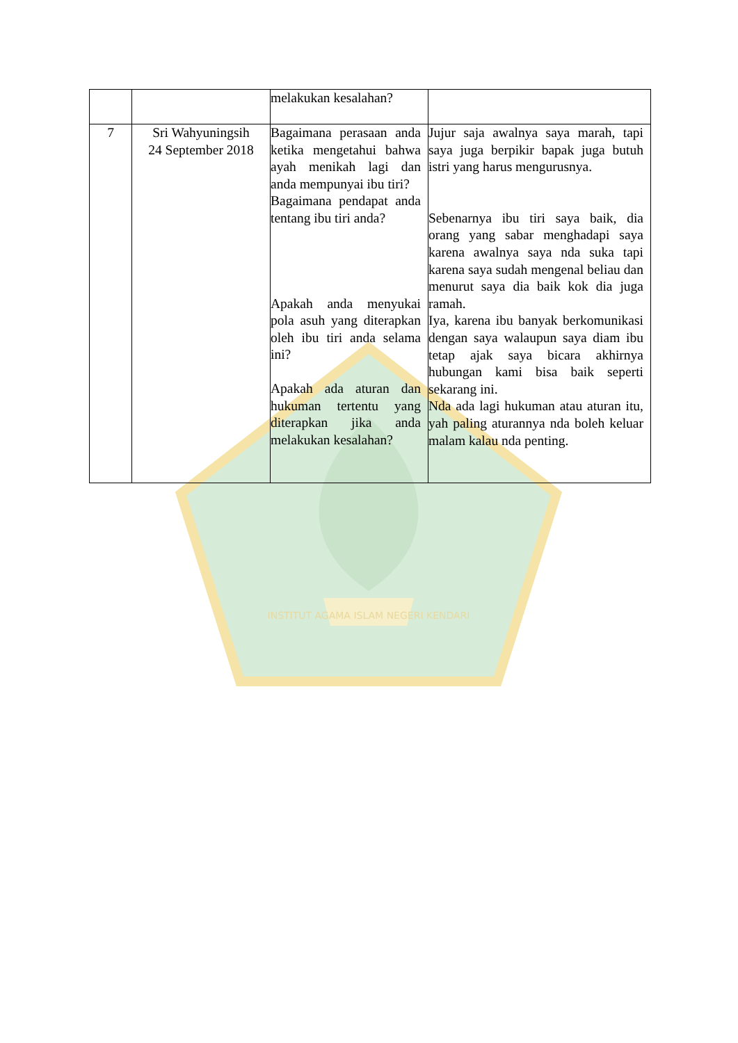INSTITUT AGAMA ISLAM NEGERI KENDARI
| | | melakukan kesalahan? | |
| 7 | Sri Wahyuningsih 24 September 2018 | Bagaimana perasaan anda ketika mengetahui bahwa ayah menikah lagi dan anda mempunyai ibu tiri? Bagaimana pendapat anda tentang ibu tiri anda? Apakah anda menyukai pola asuh yang diterapkan oleh ibu tiri anda selama ini? Apakah ada aturan dan hukuman tertentu yang diterapkan jika anda melakukan kesalahan? | Jujur saja awalnya saya marah, tapi saya juga berpikir bapak juga butuh istri yang harus mengurusnya. Sebenarnya ibu tiri saya baik, dia orang yang sabar menghadapi saya karena awalnya saya nda suka tapi karena saya sudah mengenal beliau dan menurut saya dia baik kok dia juga ramah. Iya, karena ibu banyak berkomunikasi dengan saya walaupun saya diam ibu tetap ajak saya bicara akhirnya hubungan kami bisa baik seperti sekarang ini. Nda ada lagi hukuman atau aturan itu, yah paling aturannya nda boleh keluar malam kalau nda penting. |